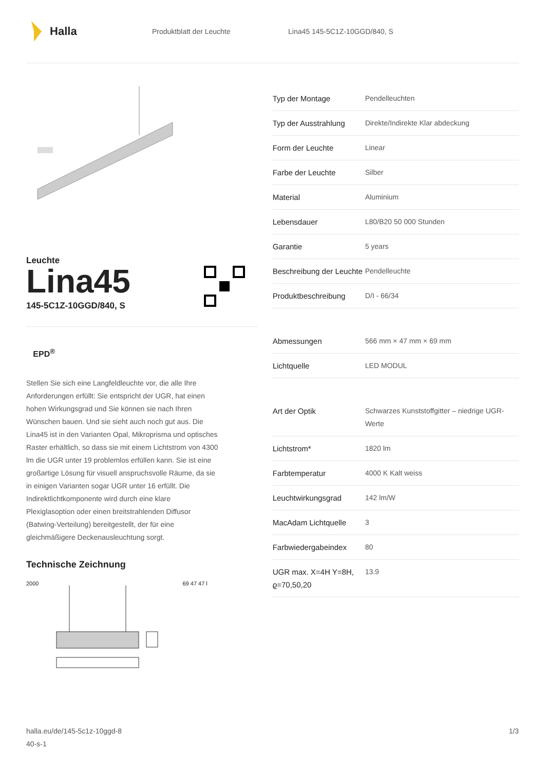Halla
Produktblatt der Leuchte Lina45 145-5C1Z-10GGD/840, S
Leuchte
Lina45
145-5C1Z-10GGD/840, S
EPD<sup>®</sup>
Stellen Sie sich eine Langfeldleuchte vor, die alle Ihre Anforderungen erfüllt: Sie entspricht der UGR, hat einen hohen Wirkungsgrad und Sie können sie nach Ihren Wünschen bauen. Und sie sieht auch noch gut aus. Die Lina45 ist in den Varianten Opal, Mikroprisma und optisches Raster erhältlich, so dass sie mit einem Lichtstrom von 4300 lm die UGR unter 19 problemlos erfüllen kann. Sie ist eine großartige Lösung für visuell anspruchsvolle Räume, da sie in einigen Varianten sogar UGR unter 16 erfüllt. Die Indirektlichtkomponente wird durch eine klare Plexiglasoption oder einen breitstrahlenden Diffusor (Batwing-Verteilung) bereitgestellt, der für eine gleichmäßigere Deckenausleuchtung sorgt.
Technische Zeichnung
2000 69 47 47 l
| Typ der Montage | Pendelleuchten |
| Typ der Ausstrahlung | Direkte/Indirekte Klar abdeckung |
| Form der Leuchte | Linear |
| Farbe der Leuchte | Silber |
| Material | Aluminium |
| Lebensdauer | L80/B20 50 000 Stunden |
| Garantie | 5 years |
| Beschreibung der Leuchte | Pendelleuchte |
| Produktbeschreibung | D/I - 66/34 |
| Abmessungen | 566 mm × 47 mm × 69 mm |
| Lichtquelle | LED MODUL |
| Art der Optik | Schwarzes Kunststoffgitter – niedrige UGR-Werte |
| Lichtstrom* | 1820 lm |
| Farbtemperatur | 4000 K Kalt weiss |
| Leuchtwirkungsgrad | 142 lm/W |
| MacAdam Lichtquelle | 3 |
| Farbwiedergabeindex | 80 |
| UGR max. X=4H Y=8H, ϱ=70,50,20 | 13.9 |
halla.eu/de/145-5c1z-10ggd-8
40-s-1
1/3